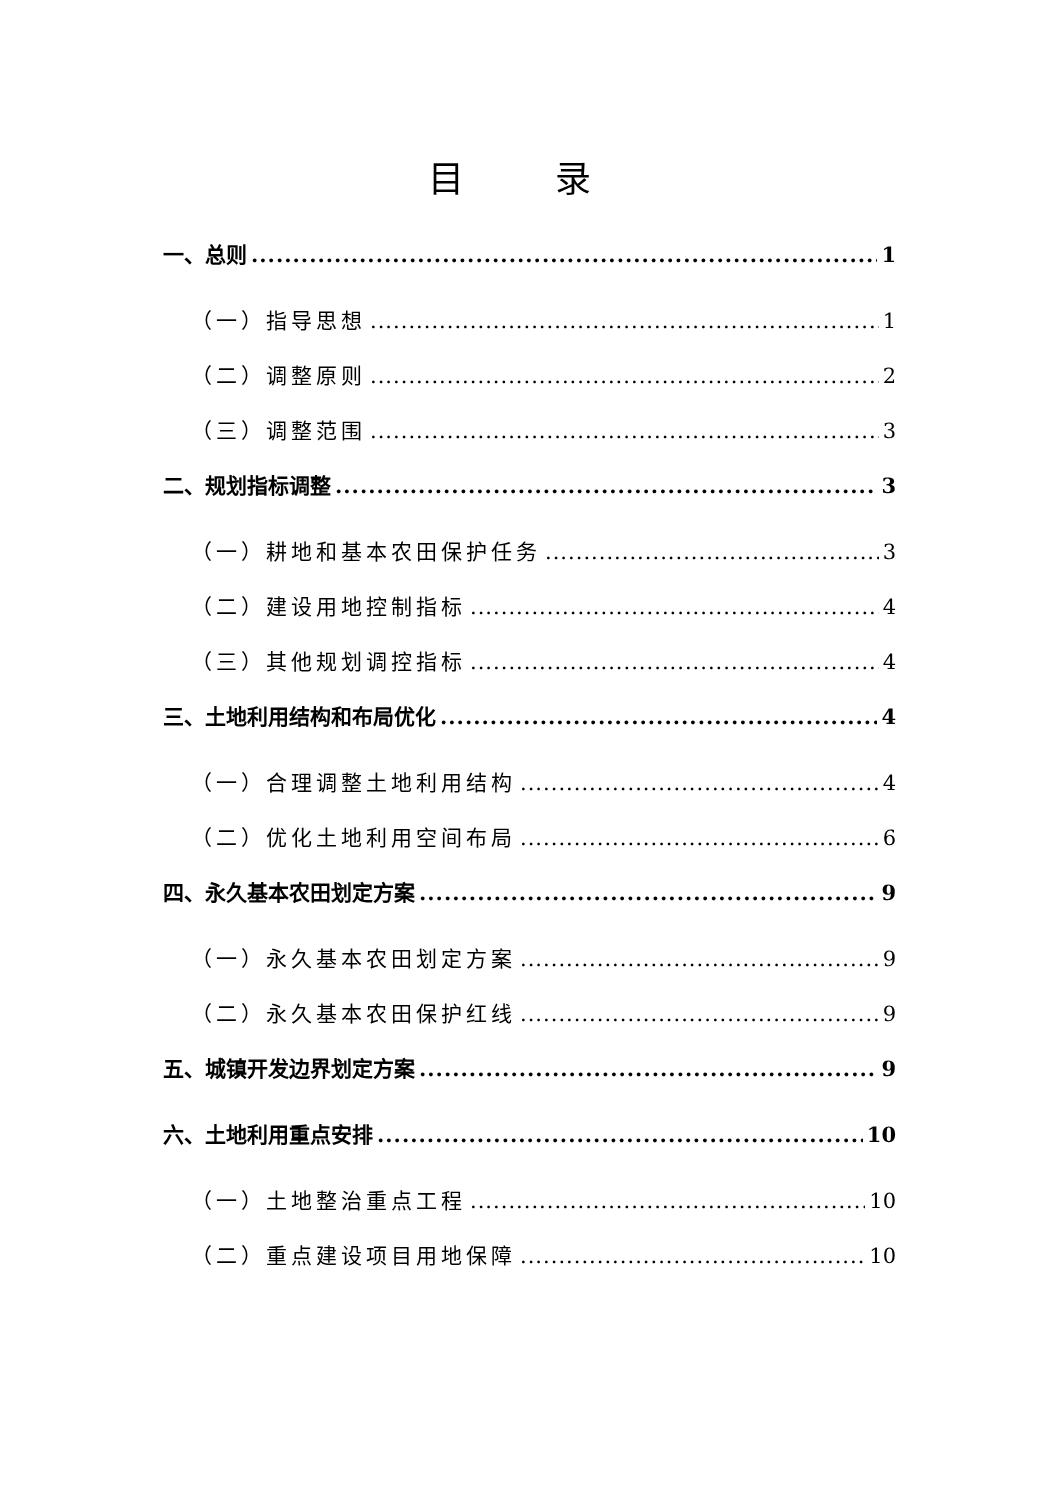目 录
一、总则 1
（一）指导思想 1
（二）调整原则 2
（三）调整范围 3
二、规划指标调整 3
（一）耕地和基本农田保护任务 3
（二）建设用地控制指标 4
（三）其他规划调控指标 4
三、土地利用结构和布局优化 4
（一）合理调整土地利用结构 4
（二）优化土地利用空间布局 6
四、永久基本农田划定方案 9
（一）永久基本农田划定方案 9
（二）永久基本农田保护红线 9
五、城镇开发边界划定方案 9
六、土地利用重点安排 10
（一）土地整治重点工程 10
（二）重点建设项目用地保障 10